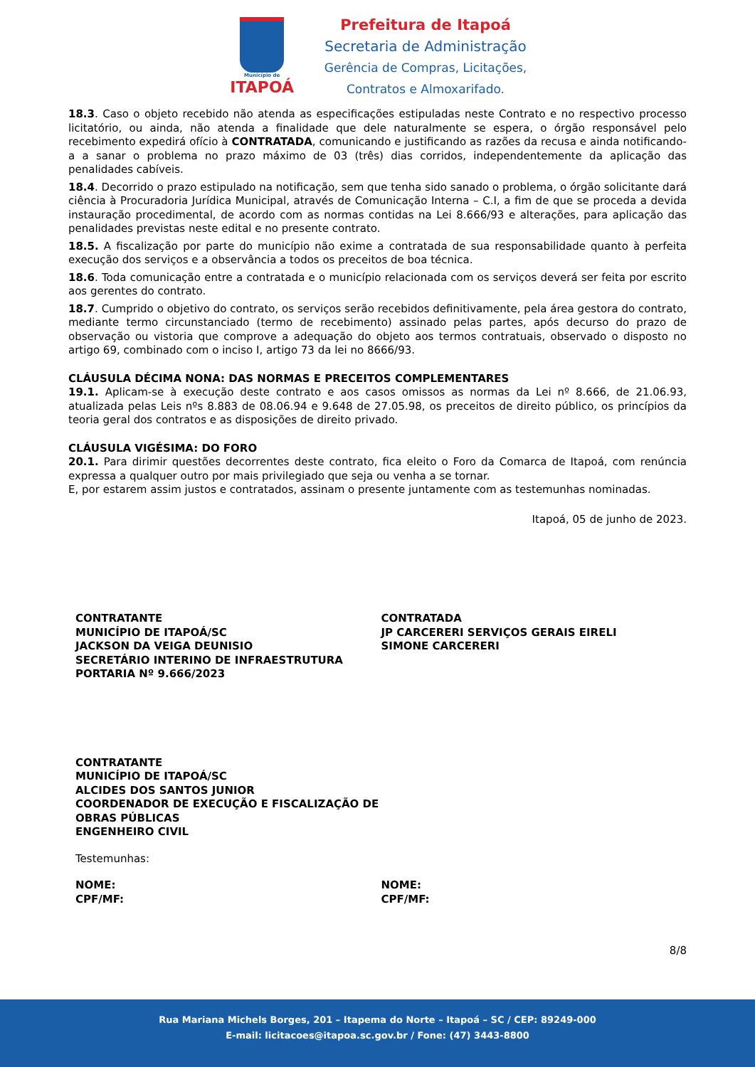Município de
ITAPOÁ
Prefeitura de Itapoá
Secretaria de Administração
Gerência de Compras, Licitações,
Contratos e Almoxarifado.
18.3. Caso o objeto recebido não atenda as especificações estipuladas neste Contrato e no respectivo processo licitatório, ou ainda, não atenda a finalidade que dele naturalmente se espera, o órgão responsável pelo recebimento expedirá ofício à CONTRATADA, comunicando e justificando as razões da recusa e ainda notificando-a a sanar o problema no prazo máximo de 03 (três) dias corridos, independentemente da aplicação das penalidades cabíveis.
18.4. Decorrido o prazo estipulado na notificação, sem que tenha sido sanado o problema, o órgão solicitante dará ciência à Procuradoria Jurídica Municipal, através de Comunicação Interna – C.I, a fim de que se proceda a devida instauração procedimental, de acordo com as normas contidas na Lei 8.666/93 e alterações, para aplicação das penalidades previstas neste edital e no presente contrato.
18.5. A fiscalização por parte do município não exime a contratada de sua responsabilidade quanto à perfeita execução dos serviços e a observância a todos os preceitos de boa técnica.
18.6. Toda comunicação entre a contratada e o município relacionada com os serviços deverá ser feita por escrito aos gerentes do contrato.
18.7. Cumprido o objetivo do contrato, os serviços serão recebidos definitivamente, pela área gestora do contrato, mediante termo circunstanciado (termo de recebimento) assinado pelas partes, após decurso do prazo de observação ou vistoria que comprove a adequação do objeto aos termos contratuais, observado o disposto no artigo 69, combinado com o inciso I, artigo 73 da lei no 8666/93.
CLÁUSULA DÉCIMA NONA: DAS NORMAS E PRECEITOS COMPLEMENTARES
19.1. Aplicam-se à execução deste contrato e aos casos omissos as normas da Lei nº 8.666, de 21.06.93, atualizada pelas Leis nºs 8.883 de 08.06.94 e 9.648 de 27.05.98, os preceitos de direito público, os princípios da teoria geral dos contratos e as disposições de direito privado.
CLÁUSULA VIGÉSIMA: DO FORO
20.1. Para dirimir questões decorrentes deste contrato, fica eleito o Foro da Comarca de Itapoá, com renúncia expressa a qualquer outro por mais privilegiado que seja ou venha a se tornar.
E, por estarem assim justos e contratados, assinam o presente juntamente com as testemunhas nominadas.
Itapoá, 05 de junho de 2023.
CONTRATANTE
MUNICÍPIO DE ITAPOÁ/SC
JACKSON DA VEIGA DEUNISIO
SECRETÁRIO INTERINO DE INFRAESTRUTURA
PORTARIA Nº 9.666/2023
CONTRATADA
JP CARCERERI SERVIÇOS GERAIS EIRELI
SIMONE CARCERERI
CONTRATANTE
MUNICÍPIO DE ITAPOÁ/SC
ALCIDES DOS SANTOS JUNIOR
COORDENADOR DE EXECUÇÃO E FISCALIZAÇÃO DE OBRAS PÚBLICAS
ENGENHEIRO CIVIL
Testemunhas:
NOME:
CPF/MF:
NOME:
CPF/MF:
8/8
Rua Mariana Michels Borges, 201 – Itapema do Norte – Itapoá – SC / CEP: 89249-000
E-mail: licitacoes@itapoa.sc.gov.br / Fone: (47) 3443-8800